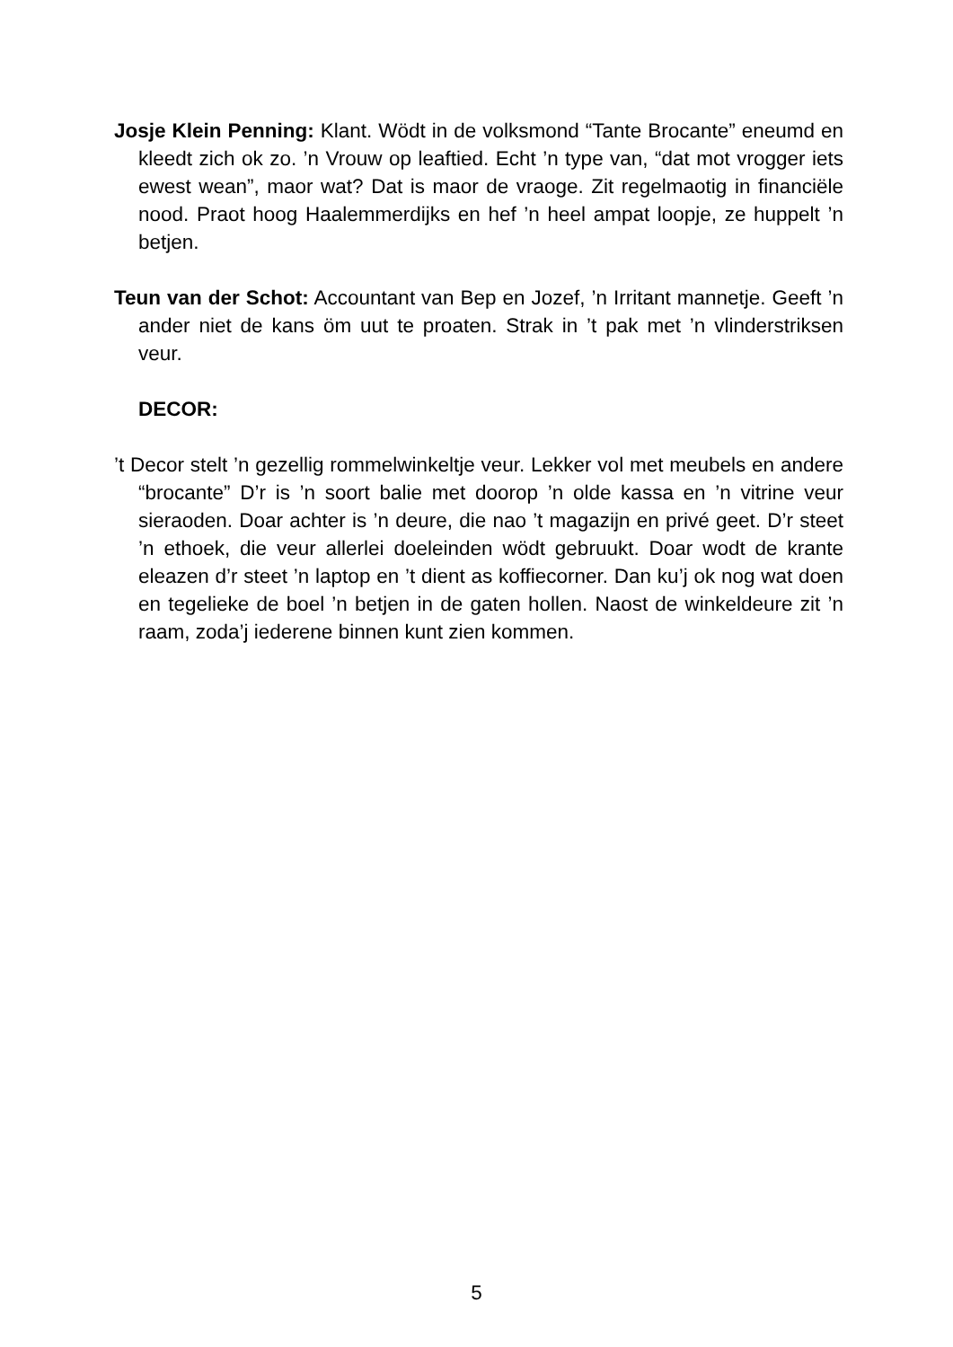Josje Klein Penning: Klant. Wödt in de volksmond “Tante Brocante” eneumd en kleedt zich ok zo. ’n Vrouw op leaftied. Echt ’n type van, “dat mot vrogger iets ewest wean”, maor wat? Dat is maor de vraoge. Zit regelmaotig in financiële nood. Praot hoog Haalemmerdijks en hef ’n heel ampat loopje, ze huppelt ’n betjen.
Teun van der Schot: Accountant van Bep en Jozef, ’n Irritant mannetje. Geeft ’n ander niet de kans öm uut te proaten. Strak in ’t pak met ’n vlinderstriksen veur.
DECOR:
’t Decor stelt ’n gezellig rommelwinkeltje veur. Lekker vol met meubels en andere “brocante” D’r is ’n soort balie met doorop ’n olde kassa en ’n vitrine veur sieraoden. Doar achter is ’n deure, die nao ’t magazijn en privé geet. D’r steet ’n ethoek, die veur allerlei doeleinden wödt gebruukt. Doar wodt de krante eleazen d’r steet ’n laptop en ’t dient as koffiecorner. Dan ku’j ok nog wat doen en tegelieke de boel ’n betjen in de gaten hollen. Naost de winkeldeure zit ’n raam, zoda’j iederene binnen kunt zien kommen.
5